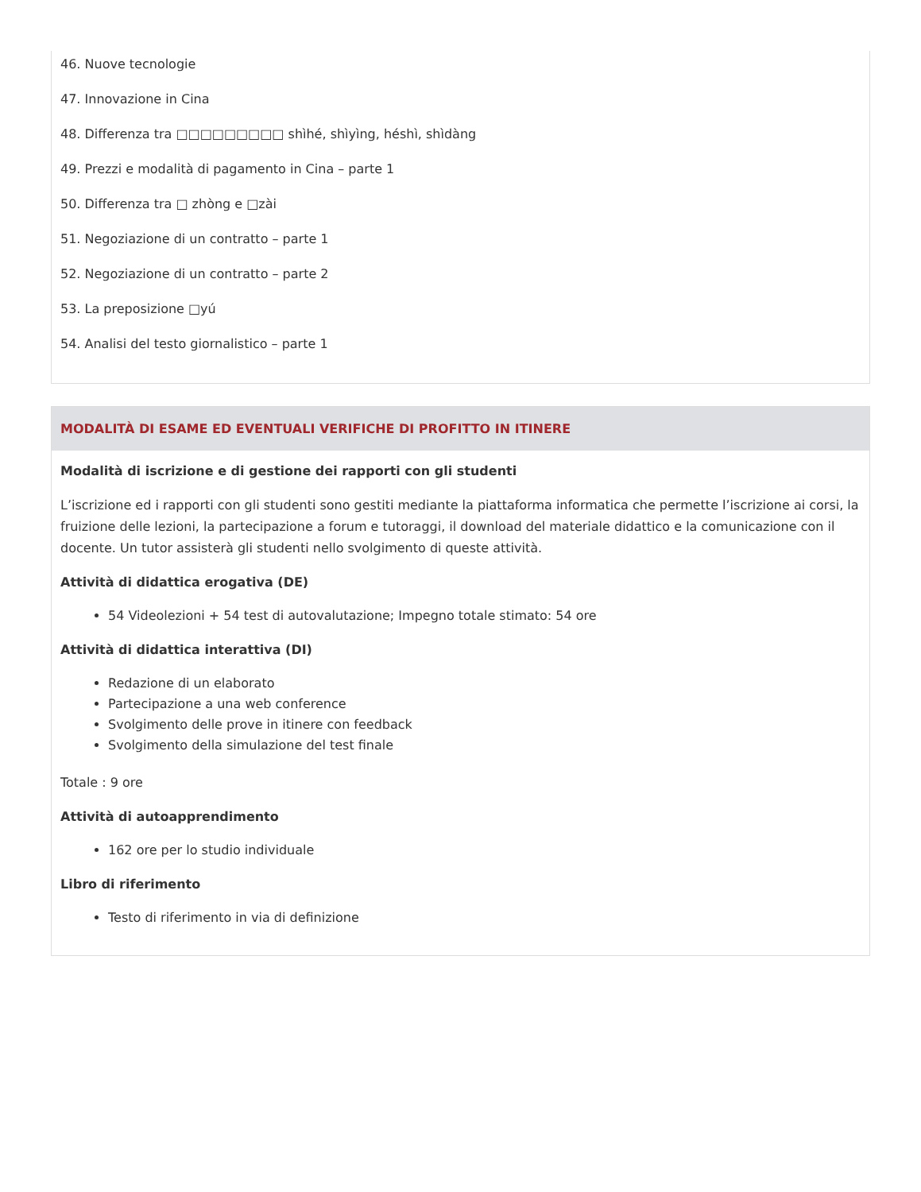46. Nuove tecnologie
47. Innovazione in Cina
48. Differenza tra □□□□□□□□□ shìhé, shìyìng, héshì, shìdàng
49. Prezzi e modalità di pagamento in Cina – parte 1
50. Differenza tra □ zhòng e □zài
51. Negoziazione di un contratto – parte 1
52. Negoziazione di un contratto – parte 2
53. La preposizione □yú
54. Analisi del testo giornalistico – parte 1
MODALITÀ DI ESAME ED EVENTUALI VERIFICHE DI PROFITTO IN ITINERE
Modalità di iscrizione e di gestione dei rapporti con gli studenti
L’iscrizione ed i rapporti con gli studenti sono gestiti mediante la piattaforma informatica che permette l’iscrizione ai corsi, la fruizione delle lezioni, la partecipazione a forum e tutoraggi, il download del materiale didattico e la comunicazione con il docente. Un tutor assisterà gli studenti nello svolgimento di queste attività.
Attività di didattica erogativa (DE)
54 Videolezioni + 54 test di autovalutazione; Impegno totale stimato: 54 ore
Attività di didattica interattiva (DI)
Redazione di un elaborato
Partecipazione a una web conference
Svolgimento delle prove in itinere con feedback
Svolgimento della simulazione del test finale
Totale : 9 ore
Attività di autoapprendimento
162 ore per lo studio individuale
Libro di riferimento
Testo di riferimento in via di definizione